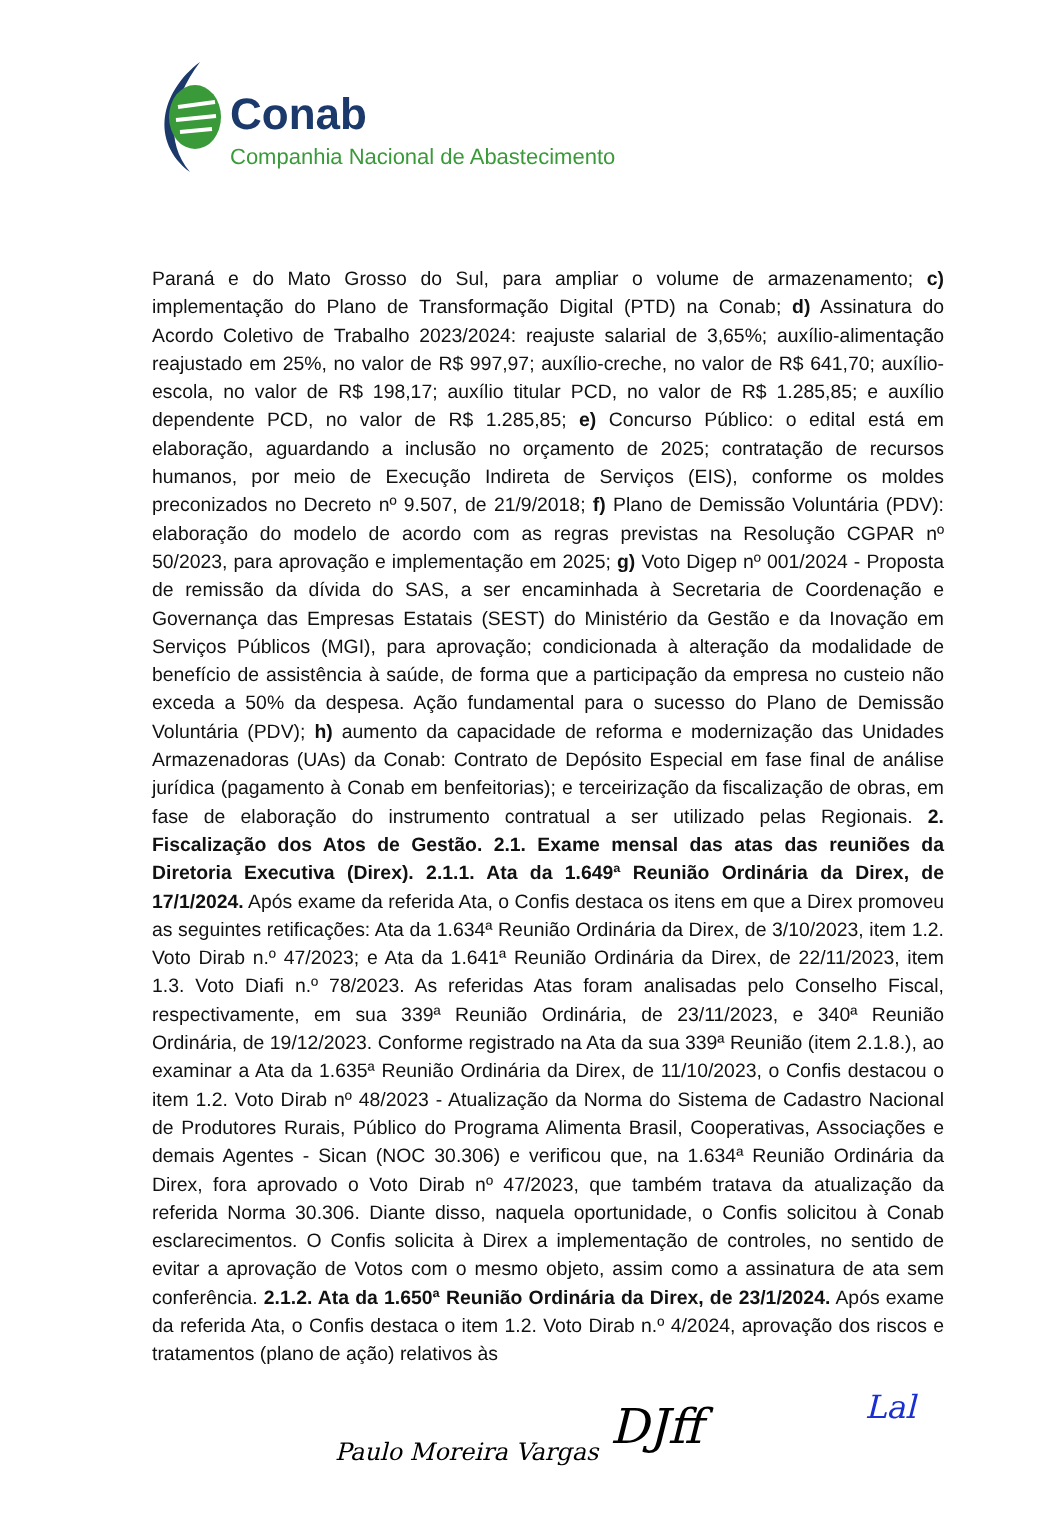Conab
Companhia Nacional de Abastecimento
Paraná e do Mato Grosso do Sul, para ampliar o volume de armazenamento; c) implementação do Plano de Transformação Digital (PTD) na Conab; d) Assinatura do Acordo Coletivo de Trabalho 2023/2024: reajuste salarial de 3,65%; auxílio-alimentação reajustado em 25%, no valor de R$ 997,97; auxílio-creche, no valor de R$ 641,70; auxílio-escola, no valor de R$ 198,17; auxílio titular PCD, no valor de R$ 1.285,85; e auxílio dependente PCD, no valor de R$ 1.285,85; e) Concurso Público: o edital está em elaboração, aguardando a inclusão no orçamento de 2025; contratação de recursos humanos, por meio de Execução Indireta de Serviços (EIS), conforme os moldes preconizados no Decreto nº 9.507, de 21/9/2018; f) Plano de Demissão Voluntária (PDV): elaboração do modelo de acordo com as regras previstas na Resolução CGPAR nº 50/2023, para aprovação e implementação em 2025; g) Voto Digep nº 001/2024 - Proposta de remissão da dívida do SAS, a ser encaminhada à Secretaria de Coordenação e Governança das Empresas Estatais (SEST) do Ministério da Gestão e da Inovação em Serviços Públicos (MGI), para aprovação; condicionada à alteração da modalidade de benefício de assistência à saúde, de forma que a participação da empresa no custeio não exceda a 50% da despesa. Ação fundamental para o sucesso do Plano de Demissão Voluntária (PDV); h) aumento da capacidade de reforma e modernização das Unidades Armazenadoras (UAs) da Conab: Contrato de Depósito Especial em fase final de análise jurídica (pagamento à Conab em benfeitorias); e terceirização da fiscalização de obras, em fase de elaboração do instrumento contratual a ser utilizado pelas Regionais. 2. Fiscalização dos Atos de Gestão. 2.1. Exame mensal das atas das reuniões da Diretoria Executiva (Direx). 2.1.1. Ata da 1.649ª Reunião Ordinária da Direx, de 17/1/2024. Após exame da referida Ata, o Confis destaca os itens em que a Direx promoveu as seguintes retificações: Ata da 1.634ª Reunião Ordinária da Direx, de 3/10/2023, item 1.2. Voto Dirab n.º 47/2023; e Ata da 1.641ª Reunião Ordinária da Direx, de 22/11/2023, item 1.3. Voto Diafi n.º 78/2023. As referidas Atas foram analisadas pelo Conselho Fiscal, respectivamente, em sua 339ª Reunião Ordinária, de 23/11/2023, e 340ª Reunião Ordinária, de 19/12/2023. Conforme registrado na Ata da sua 339ª Reunião (item 2.1.8.), ao examinar a Ata da 1.635ª Reunião Ordinária da Direx, de 11/10/2023, o Confis destacou o item 1.2. Voto Dirab nº 48/2023 - Atualização da Norma do Sistema de Cadastro Nacional de Produtores Rurais, Público do Programa Alimenta Brasil, Cooperativas, Associações e demais Agentes - Sican (NOC 30.306) e verificou que, na 1.634ª Reunião Ordinária da Direx, fora aprovado o Voto Dirab nº 47/2023, que também tratava da atualização da referida Norma 30.306. Diante disso, naquela oportunidade, o Confis solicitou à Conab esclarecimentos. O Confis solicita à Direx a implementação de controles, no sentido de evitar a aprovação de Votos com o mesmo objeto, assim como a assinatura de ata sem conferência. 2.1.2. Ata da 1.650ª Reunião Ordinária da Direx, de 23/1/2024. Após exame da referida Ata, o Confis destaca o item 1.2. Voto Dirab n.º 4/2024, aprovação dos riscos e tratamentos (plano de ação) relativos às
Paulo Moreira Vargas DJff Lal